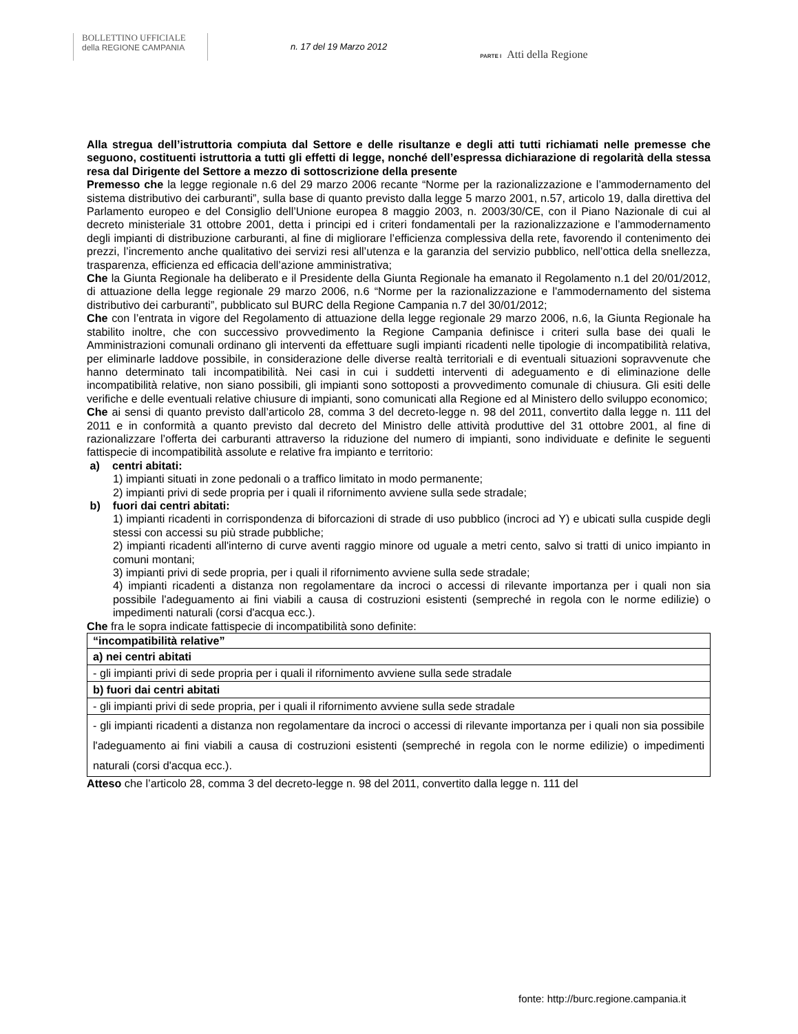BOLLETTINO UFFICIALE
della REGIONE CAMPANIA
n. 17 del 19 Marzo 2012
PARTE I Atti della Regione
Alla stregua dell’istruttoria compiuta dal Settore e delle risultanze e degli atti tutti richiamati nelle premesse che seguono, costituenti istruttoria a tutti gli effetti di legge, nonché dell’espressa dichiarazione di regolarità della stessa resa dal Dirigente del Settore a mezzo di sottoscrizione della presente
Premesso che la legge regionale n.6 del 29 marzo 2006 recante “Norme per la razionalizzazione e l’ammodernamento del sistema distributivo dei carburanti”, sulla base di quanto previsto dalla legge 5 marzo 2001, n.57, articolo 19, dalla direttiva del Parlamento europeo e del Consiglio dell’Unione europea 8 maggio 2003, n. 2003/30/CE, con il Piano Nazionale di cui al decreto ministeriale 31 ottobre 2001, detta i principi ed i criteri fondamentali per la razionalizzazione e l’ammodernamento degli impianti di distribuzione carburanti, al fine di migliorare l’efficienza complessiva della rete, favorendo il contenimento dei prezzi, l’incremento anche qualitativo dei servizi resi all’utenza e la garanzia del servizio pubblico, nell’ottica della snellezza, trasparenza, efficienza ed efficacia dell’azione amministrativa;
Che la Giunta Regionale ha deliberato e il Presidente della Giunta Regionale ha emanato il Regolamento n.1 del 20/01/2012, di attuazione della legge regionale 29 marzo 2006, n.6 “Norme per la razionalizzazione e l'ammodernamento del sistema distributivo dei carburanti”, pubblicato sul BURC della Regione Campania n.7 del 30/01/2012;
Che con l’entrata in vigore del Regolamento di attuazione della legge regionale 29 marzo 2006, n.6, la Giunta Regionale ha stabilito inoltre, che con successivo provvedimento la Regione Campania definisce i criteri sulla base dei quali le Amministrazioni comunali ordinano gli interventi da effettuare sugli impianti ricadenti nelle tipologie di incompatibilità relativa, per eliminarle laddove possibile, in considerazione delle diverse realtà territoriali e di eventuali situazioni sopravvenute che hanno determinato tali incompatibilità. Nei casi in cui i suddetti interventi di adeguamento e di eliminazione delle incompatibilità relative, non siano possibili, gli impianti sono sottoposti a provvedimento comunale di chiusura. Gli esiti delle verifiche e delle eventuali relative chiusure di impianti, sono comunicati alla Regione ed al Ministero dello sviluppo economico;
Che ai sensi di quanto previsto dall’articolo 28, comma 3 del decreto-legge n. 98 del 2011, convertito dalla legge n. 111 del 2011 e in conformità a quanto previsto dal decreto del Ministro delle attività produttive del 31 ottobre 2001, al fine di razionalizzare l’offerta dei carburanti attraverso la riduzione del numero di impianti, sono individuate e definite le seguenti fattispecie di incompatibilità assolute e relative fra impianto e territorio:
a) centri abitati:
1) impianti situati in zone pedonali o a traffico limitato in modo permanente;
2) impianti privi di sede propria per i quali il rifornimento avviene sulla sede stradale;
b) fuori dai centri abitati:
1) impianti ricadenti in corrispondenza di biforcazioni di strade di uso pubblico (incroci ad Y) e ubicati sulla cuspide degli stessi con accessi su più strade pubbliche;
2) impianti ricadenti all'interno di curve aventi raggio minore od uguale a metri cento, salvo si tratti di unico impianto in comuni montani;
3) impianti privi di sede propria, per i quali il rifornimento avviene sulla sede stradale;
4) impianti ricadenti a distanza non regolamentare da incroci o accessi di rilevante importanza per i quali non sia possibile l'adeguamento ai fini viabili a causa di costruzioni esistenti (sempreché in regola con le norme edilizie) o impedimenti naturali (corsi d'acqua ecc.).
Che fra le sopra indicate fattispecie di incompatibilità sono definite:
| “incompatibilità relative” |
| --- |
| a) nei centri abitati |
| - gli impianti privi di sede propria per i quali il rifornimento avviene sulla sede stradale |
| b) fuori dai centri abitati |
| - gli impianti privi di sede propria, per i quali il rifornimento avviene sulla sede stradale |
| - gli impianti ricadenti a distanza non regolamentare da incroci o accessi di rilevante importanza per i quali non sia possibile l'adeguamento ai fini viabili a causa di costruzioni esistenti (sempreché in regola con le norme edilizie) o impedimenti naturali (corsi d'acqua ecc.). |
Atteso che l’articolo 28, comma 3 del decreto-legge n. 98 del 2011, convertito dalla legge n. 111 del
fonte: http://burc.regione.campania.it